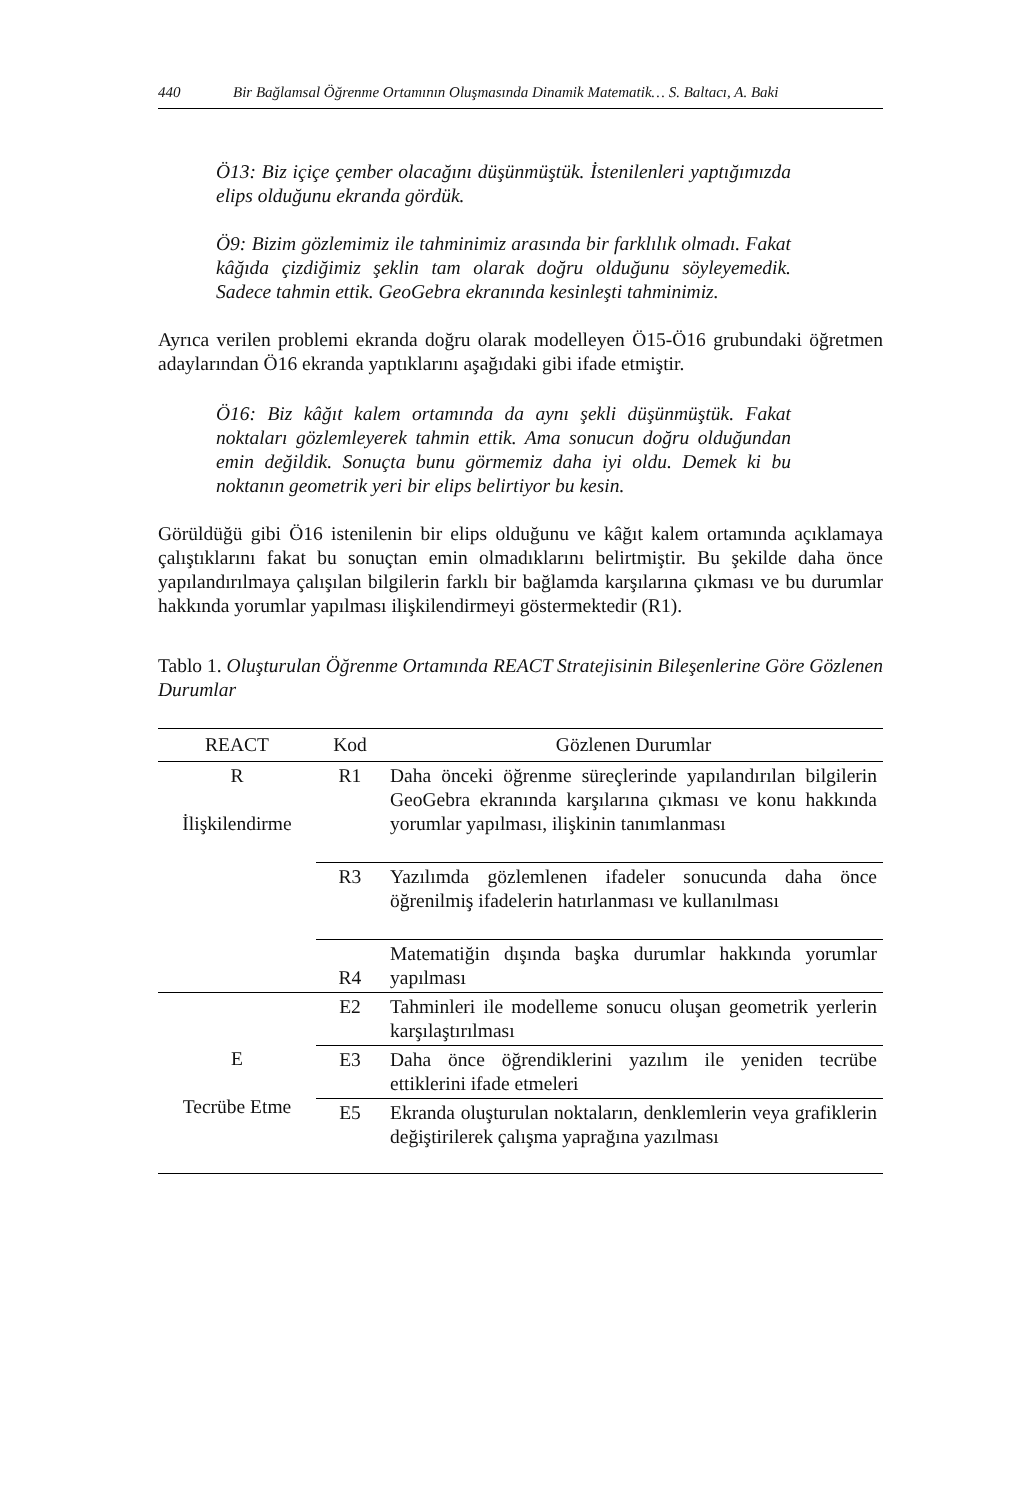440 Bir Bağlamsal Öğrenme Ortamının Oluşmasında Dinamik Matematik… S. Baltacı, A. Baki
Ö13: Biz içiçe çember olacağını düşünmüştük. İstenilenleri yaptığımızda elips olduğunu ekranda gördük.
Ö9: Bizim gözlemimiz ile tahminimiz arasında bir farklılık olmadı. Fakat kâğıda çizdiğimiz şeklin tam olarak doğru olduğunu söyleyemedik. Sadece tahmin ettik. GeoGebra ekranında kesinleşti tahminimiz.
Ayrıca verilen problemi ekranda doğru olarak modelleyen Ö15-Ö16 grubundaki öğretmen adaylarından Ö16 ekranda yaptıklarını aşağıdaki gibi ifade etmiştir.
Ö16: Biz kâğıt kalem ortamında da aynı şekli düşünmüştük. Fakat noktaları gözlemleyerek tahmin ettik. Ama sonucun doğru olduğundan emin değildik. Sonuçta bunu görmemiz daha iyi oldu. Demek ki bu noktanın geometrik yeri bir elips belirtiyor bu kesin.
Görüldüğü gibi Ö16 istenilenin bir elips olduğunu ve kâğıt kalem ortamında açıklamaya çalıştıklarını fakat bu sonuçtan emin olmadıklarını belirtmiştir. Bu şekilde daha önce yapılandırılmaya çalışılan bilgilerin farklı bir bağlamda karşılarına çıkması ve bu durumlar hakkında yorumlar yapılması ilişkilendirmeyi göstermektedir (R1).
Tablo 1. Oluşturulan Öğrenme Ortamında REACT Stratejisinin Bileşenlerine Göre Gözlenen Durumlar
| REACT | Kod | Gözlenen Durumlar |
| --- | --- | --- |
| R İlişkilendirme | R1 | Daha önceki öğrenme süreçlerinde yapılandırılan bilgilerin GeoGebra ekranında karşılarına çıkması ve konu hakkında yorumlar yapılması, ilişkinin tanımlanması |
| | R3 | Yazılımda gözlemlenen ifadeler sonucunda daha önce öğrenilmiş ifadelerin hatırlanması ve kullanılması |
| | R4 | Matematiğin dışında başka durumlar hakkında yorumlar yapılması |
| E Tecrübe Etme | E2 | Tahminleri ile modelleme sonucu oluşan geometrik yerlerin karşılaştırılması |
| | E3 | Daha önce öğrendiklerini yazılım ile yeniden tecrübe ettiklerini ifade etmeleri |
| | E5 | Ekranda oluşturulan noktaların, denklemlerin veya grafiklerin değiştirilerek çalışma yaprağına yazılması |